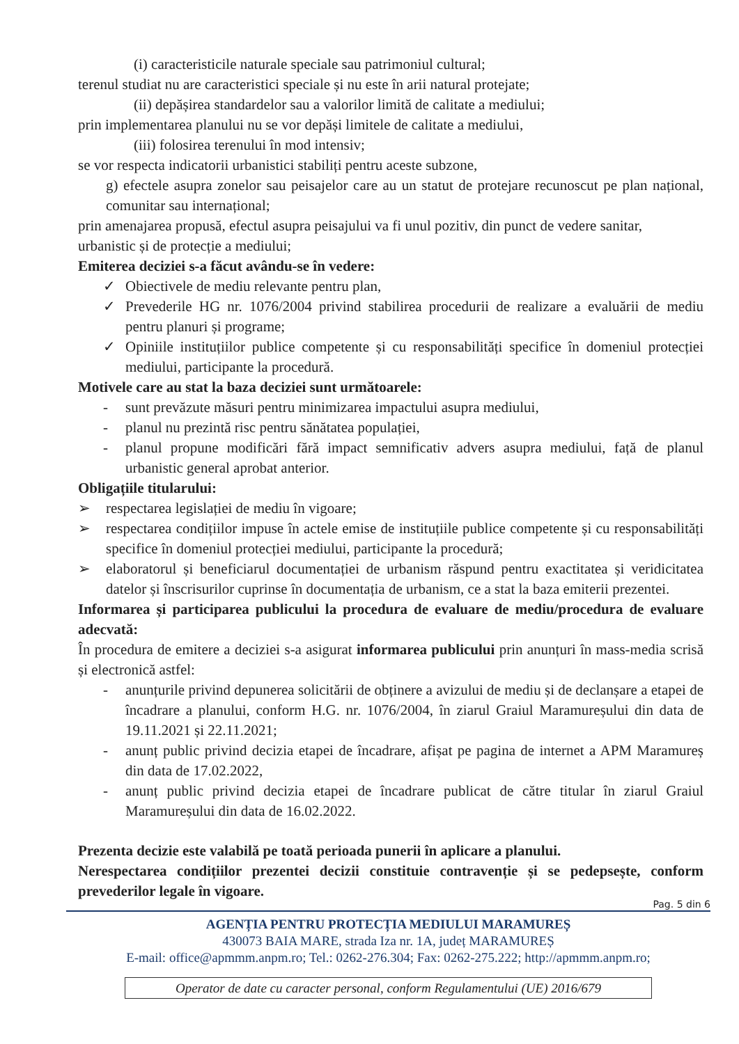(i) caracteristicile naturale speciale sau patrimoniul cultural;
terenul studiat nu are caracteristici speciale și nu este în arii natural protejate;
(ii) depășirea standardelor sau a valorilor limită de calitate a mediului;
prin implementarea planului nu se vor depăși limitele de calitate a mediului,
(iii) folosirea terenului în mod intensiv;
se vor respecta indicatorii urbanistici stabiliți pentru aceste subzone,
g) efectele asupra zonelor sau peisajelor care au un statut de protejare recunoscut pe plan național, comunitar sau internațional;
prin amenajarea propusă, efectul asupra peisajului va fi unul pozitiv, din punct de vedere sanitar, urbanistic și de protecție a mediului;
Emiterea deciziei s-a făcut avându-se în vedere:
✓ Obiectivele de mediu relevante pentru plan,
✓ Prevederile HG nr. 1076/2004 privind stabilirea procedurii de realizare a evaluării de mediu pentru planuri și programe;
✓ Opiniile instituțiilor publice competente și cu responsabilități specifice în domeniul protecției mediului, participante la procedură.
Motivele care au stat la baza deciziei sunt următoarele:
- sunt prevăzute măsuri pentru minimizarea impactului asupra mediului,
- planul nu prezintă risc pentru sănătatea populației,
- planul propune modificări fără impact semnificativ advers asupra mediului, față de planul urbanistic general aprobat anterior.
Obligațiile titularului:
➢ respectarea legislației de mediu în vigoare;
➢ respectarea condițiilor impuse în actele emise de instituțiile publice competente și cu responsabilități specifice în domeniul protecției mediului, participante la procedură;
➢ elaboratorul și beneficiarul documentației de urbanism răspund pentru exactitatea și veridicitatea datelor și înscrisurilor cuprinse în documentația de urbanism, ce a stat la baza emiterii prezentei.
Informarea și participarea publicului la procedura de evaluare de mediu/procedura de evaluare adecvată:
În procedura de emitere a deciziei s-a asigurat informarea publicului prin anunțuri în mass-media scrisă și electronică astfel:
- anunțurile privind depunerea solicitării de obținere a avizului de mediu și de declanșare a etapei de încadrare a planului, conform H.G. nr. 1076/2004, în ziarul Graiul Maramureșului din data de 19.11.2021 și 22.11.2021;
- anunț public privind decizia etapei de încadrare, afișat pe pagina de internet a APM Maramureș din data de 17.02.2022,
- anunț public privind decizia etapei de încadrare publicat de către titular în ziarul Graiul Maramureșului din data de 16.02.2022.
Prezenta decizie este valabilă pe toată perioada punerii în aplicare a planului.
Nerespectarea condițiilor prezentei decizii constituie contravenție și se pedepsește, conform prevederilor legale în vigoare.
Pag. 5 din 6
AGENȚIA PENTRU PROTECȚIA MEDIULUI MARAMUREȘ
430073 BAIA MARE, strada Iza nr. 1A, județ MARAMUREȘ
E-mail: office@apmmm.anpm.ro; Tel.: 0262-276.304; Fax: 0262-275.222; http://apmmm.anpm.ro;
Operator de date cu caracter personal, conform Regulamentului (UE) 2016/679